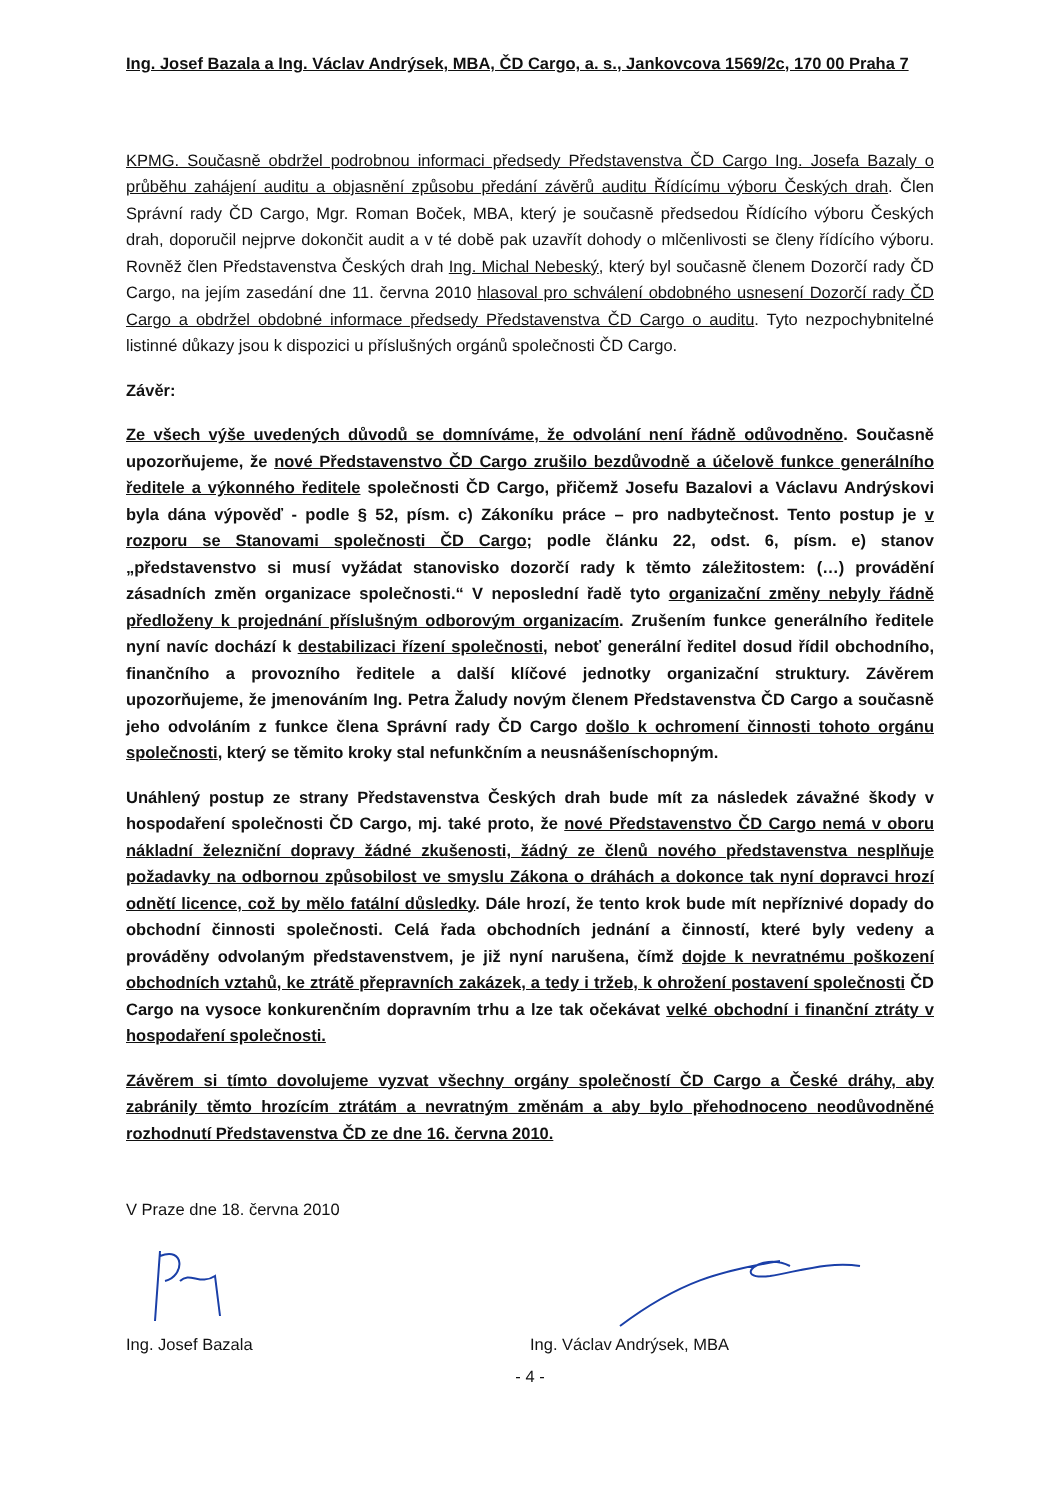Ing. Josef Bazala a Ing. Václav Andrýsek, MBA, ČD Cargo, a. s., Jankovcova 1569/2c, 170 00 Praha 7
KPMG. Současně obdržel podrobnou informaci předsedy Představenstva ČD Cargo Ing. Josefa Bazaly o průběhu zahájení auditu a objasnění způsobu předání závěrů auditu Řídícímu výboru Českých drah. Člen Správní rady ČD Cargo, Mgr. Roman Boček, MBA, který je současně předsedou Řídícího výboru Českých drah, doporučil nejprve dokončit audit a v té době pak uzavřít dohody o mlčenlivosti se členy řídícího výboru. Rovněž člen Představenstva Českých drah Ing. Michal Nebeský, který byl současně členem Dozorčí rady ČD Cargo, na jejím zasedání dne 11. června 2010 hlasoval pro schválení obdobného usnesení Dozorčí rady ČD Cargo a obdržel obdobné informace předsedy Představenstva ČD Cargo o auditu. Tyto nezpochybnitelné listinné důkazy jsou k dispozici u příslušných orgánů společnosti ČD Cargo.
Závěr:
Ze všech výše uvedených důvodů se domníváme, že odvolání není řádně odůvodněno. Současně upozorňujeme, že nové Představenstvo ČD Cargo zrušilo bezdůvodně a účelově funkce generálního ředitele a výkonného ředitele společnosti ČD Cargo, přičemž Josefu Bazalovi a Václavu Andrýskovi byla dána výpověď - podle § 52, písm. c) Zákoníku práce – pro nadbytečnost. Tento postup je v rozporu se Stanovami společnosti ČD Cargo; podle článku 22, odst. 6, písm. e) stanov „představenstvo si musí vyžádat stanovisko dozorčí rady k těmto záležitostem: (…) provádění zásadních změn organizace společnosti.“ V neposlední řadě tyto organizační změny nebyly řádně předloženy k projednání příslušným odborovým organizacím. Zrušením funkce generálního ředitele nyní navíc dochází k destabilizaci řízení společnosti, neboť generální ředitel dosud řídil obchodního, finančního a provozního ředitele a další klíčové jednotky organizační struktury. Závěrem upozorňujeme, že jmenováním Ing. Petra Žaludy novým členem Představenstva ČD Cargo a současně jeho odvoláním z funkce člena Správní rady ČD Cargo došlo k ochromení činnosti tohoto orgánu společnosti, který se těmito kroky stal nefunkčním a neusnášeníschopným.
Unáhlený postup ze strany Představenstva Českých drah bude mít za následek závažné škody v hospodaření společnosti ČD Cargo, mj. také proto, že nové Představenstvo ČD Cargo nemá v oboru nákladní železniční dopravy žádné zkušenosti, žádný ze členů nového představenstva nesplňuje požadavky na odbornou způsobilost ve smyslu Zákona o dráhách a dokonce tak nyní dopravci hrozí odnětí licence, což by mělo fatální důsledky. Dále hrozí, že tento krok bude mít nepříznivé dopady do obchodní činnosti společnosti. Celá řada obchodních jednání a činností, které byly vedeny a prováděny odvolaným představenstvem, je již nyní narušena, čímž dojde k nevratnému poškození obchodních vztahů, ke ztrátě přepravních zakázek, a tedy i tržeb, k ohrožení postavení společnosti ČD Cargo na vysoce konkurenčním dopravním trhu a lze tak očekávat velké obchodní i finanční ztráty v hospodaření společnosti.
Závěrem si tímto dovolujeme vyzvat všechny orgány společností ČD Cargo a České dráhy, aby zabránily těmto hrozícím ztrátám a nevratným změnám a aby bylo přehodnoceno neodůvodněné rozhodnutí Představenstva ČD ze dne 16. června 2010.
V Praze dne 18. června 2010
Ing. Josef Bazala Ing. Václav Andrýsek, MBA
- 4 -